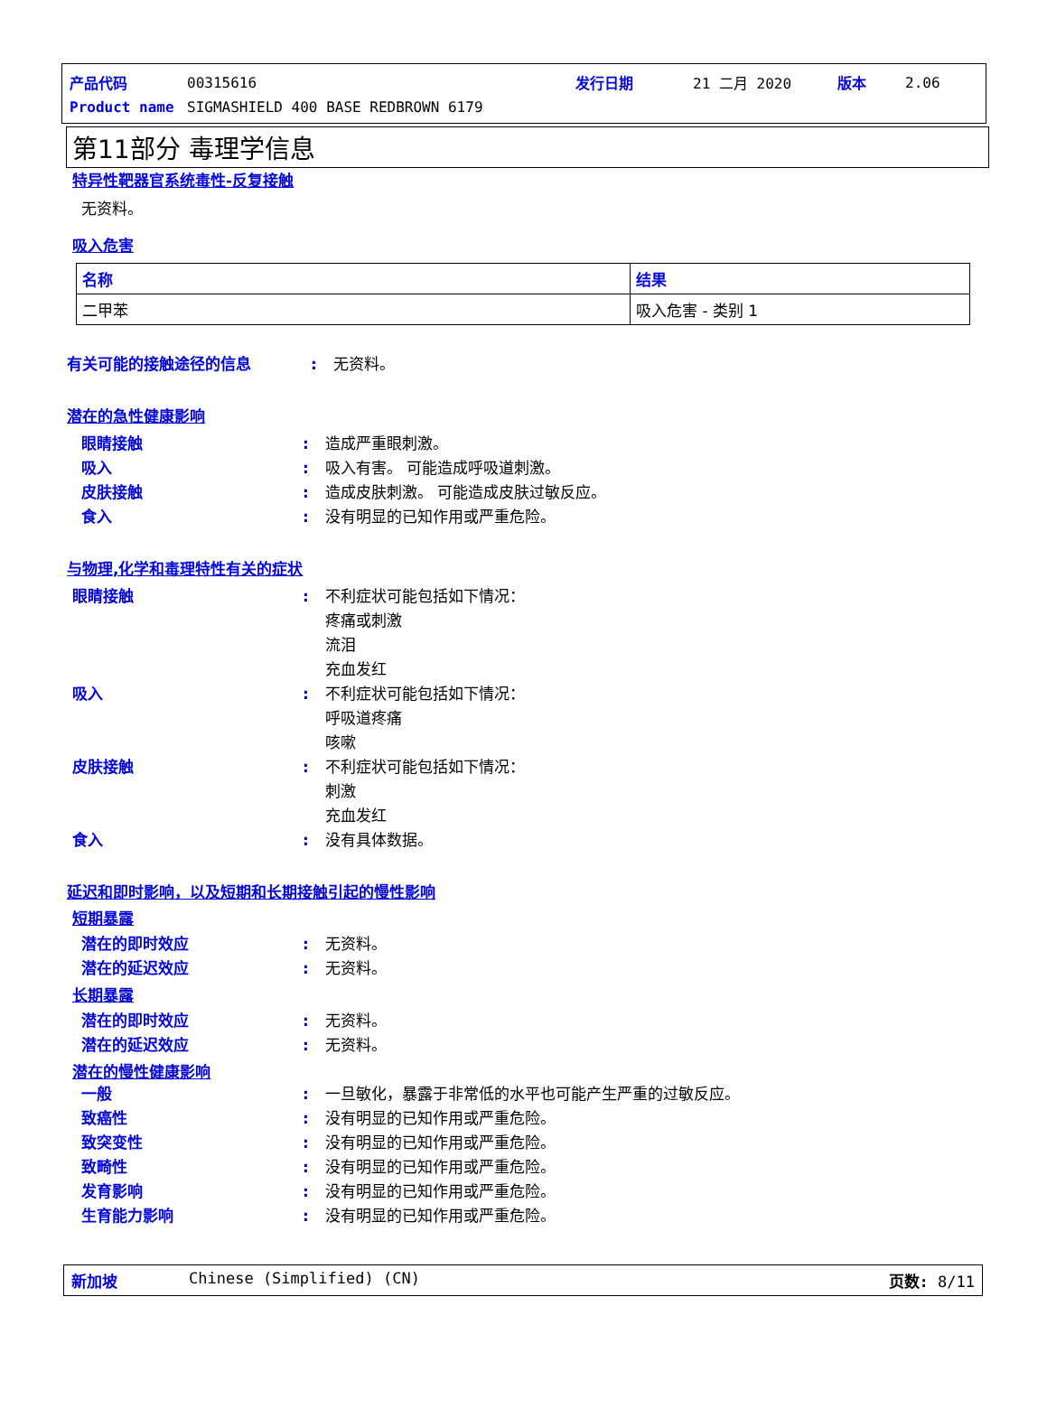| 产品代码 | 00315616 | 发行日期 | 21 二月 2020 | 版本 | 2.06 |
| Product name | SIGMASHIELD 400 BASE REDBROWN 6179 | | | | |
第11部分 毒理学信息
特异性靶器官系统毒性-反复接触
无资料。
吸入危害
| 名称 | 结果 |
| --- | --- |
| 二甲苯 | 吸入危害 - 类别 1 |
有关可能的接触途径的信息: 无资料。
潜在的急性健康影响
眼睛接触: 造成严重眼刺激。
吸入: 吸入有害。 可能造成呼吸道刺激。
皮肤接触: 造成皮肤刺激。 可能造成皮肤过敏反应。
食入: 没有明显的已知作用或严重危险。
与物理,化学和毒理特性有关的症状
眼睛接触: 不利症状可能包括如下情况：
疼痛或刺激
流泪
充血发红
吸入: 不利症状可能包括如下情况：
呼吸道疼痛
咳嗽
皮肤接触: 不利症状可能包括如下情况：
刺激
充血发红
食入: 没有具体数据。
延迟和即时影响，以及短期和长期接触引起的慢性影响
短期暴露
潜在的即时效应: 无资料。
潜在的延迟效应: 无资料。
长期暴露
潜在的即时效应: 无资料。
潜在的延迟效应: 无资料。
潜在的慢性健康影响
一般: 一旦敏化，暴露于非常低的水平也可能产生严重的过敏反应。
致癌性: 没有明显的已知作用或严重危险。
致突变性: 没有明显的已知作用或严重危险。
致畸性: 没有明显的已知作用或严重危险。
发育影响: 没有明显的已知作用或严重危险。
生育能力影响: 没有明显的已知作用或严重危险。
新加坡 Chinese (Simplified) (CN) 页数: 8/11